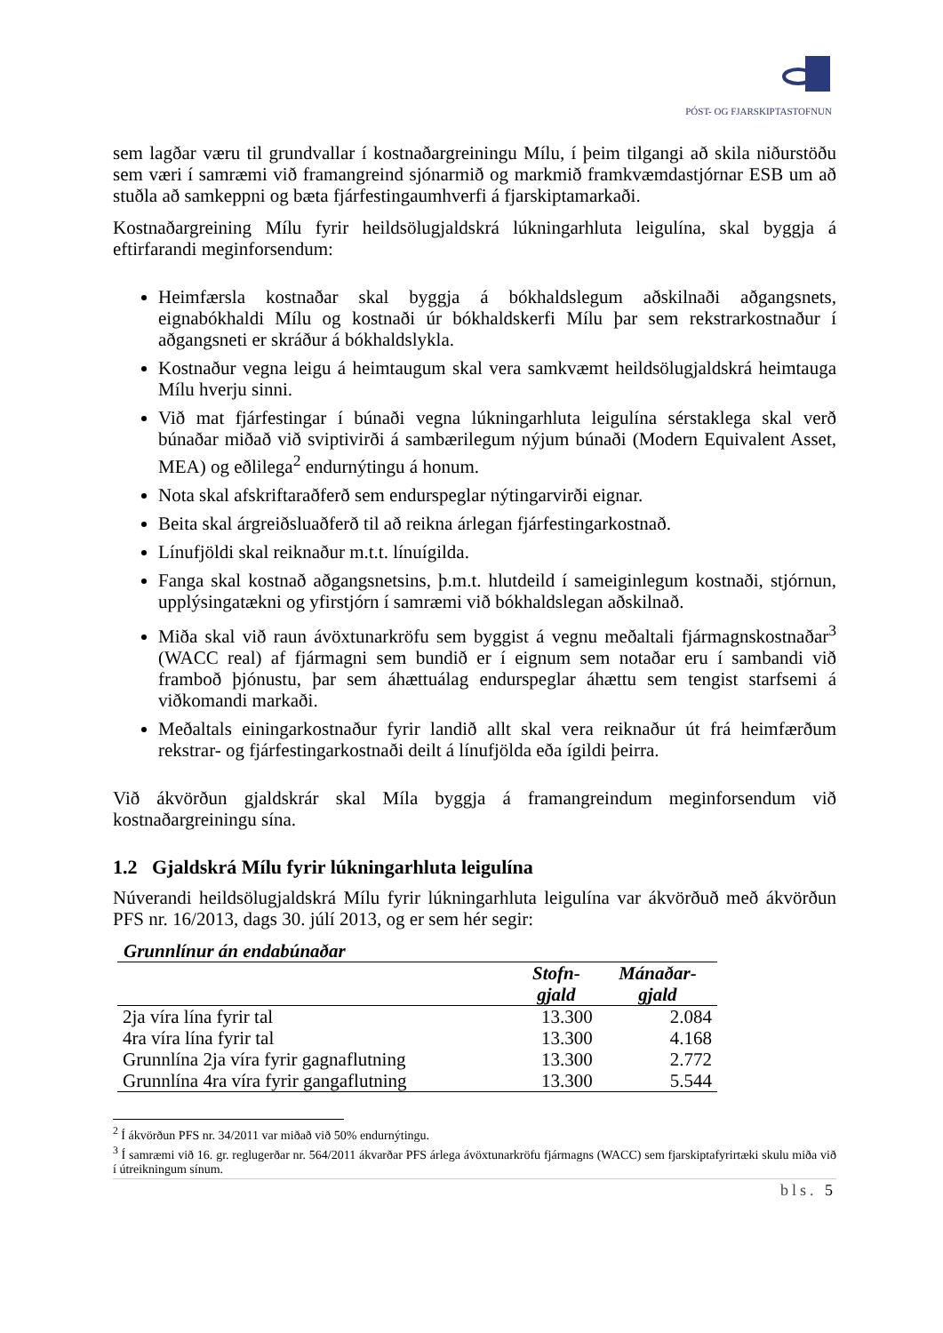PÓST- OG FJARSKIPTASTOFNUN
sem lagðar væru til grundvallar í kostnaðargreiningu Mílu, í þeim tilgangi að skila niðurstöðu sem væri í samræmi við framangreind sjónarmið og markmið framkvæmdastjórnar ESB um að stuðla að samkeppni og bæta fjárfestingaumhverfi á fjarskiptamarkaði.
Kostnaðargreining Mílu fyrir heildsölugjaldskrá lúkningarhluta leigulína, skal byggja á eftirfarandi meginforsendum:
Heimfærsla kostnaðar skal byggja á bókhaldslegum aðskilnaði aðgangsnets, eignabókhaldi Mílu og kostnaði úr bókhaldskerfi Mílu þar sem rekstrarkostnaður í aðgangsneti er skráður á bókhaldslykla.
Kostnaður vegna leigu á heimtaugum skal vera samkvæmt heildsölugjaldskrá heimtauga Mílu hverju sinni.
Við mat fjárfestingar í búnaði vegna lúkningarhluta leigulína sérstaklega skal verð búnaðar miðað við sviptivirði á sambærilegum nýjum búnaði (Modern Equivalent Asset, MEA) og eðlilega<sup>2</sup> endurnýtingu á honum.
Nota skal afskriftaraðferð sem endurspeglar nýtingarvirði eignar.
Beita skal árgreiðsluaðferð til að reikna árlegan fjárfestingarkostnað.
Línufjöldi skal reiknaður m.t.t. línuígilda.
Fanga skal kostnað aðgangsnetsins, þ.m.t. hlutdeild í sameiginlegum kostnaði, stjórnun, upplýsingatækni og yfirstjórn í samræmi við bókhaldslegan aðskilnað.
Miða skal við raun ávöxtunarkröfu sem byggist á vegnu meðaltali fjármagnskostnaðar<sup>3</sup> (WACC real) af fjármagni sem bundið er í eignum sem notaðar eru í sambandi við framboð þjónustu, þar sem áhættuálag endurspeglar áhættu sem tengist starfsemi á viðkomandi markaði.
Meðaltals einingarkostnaður fyrir landið allt skal vera reiknaður út frá heimfærðum rekstrar- og fjárfestingarkostnaði deilt á línufjölda eða ígildi þeirra.
Við ákvörðun gjaldskrár skal Míla byggja á framangreindum meginforsendum við kostnaðargreiningu sína.
1.2 Gjaldskrá Mílu fyrir lúkningarhluta leigulína
Núverandi heildsölugjaldskrá Mílu fyrir lúkningarhluta leigulína var ákvörðuð með ákvörðun PFS nr. 16/2013, dags 30. júlí 2013, og er sem hér segir:
Grunnlínur án endabúnaðar
| | Stofn- gjald | Mánaðar- gjald |
| --- | --- | --- |
| 2ja víra lína fyrir tal | 13.300 | 2.084 |
| 4ra víra lína fyrir tal | 13.300 | 4.168 |
| Grunnlína 2ja víra fyrir gagnaflutning | 13.300 | 2.772 |
| Grunnlína 4ra víra fyrir gangaflutning | 13.300 | 5.544 |
<sup>2</sup> Í ákvörðun PFS nr. 34/2011 var miðað við 50% endurnýtingu.
<sup>3</sup> Í samræmi við 16. gr. reglugerðar nr. 564/2011 ákvarðar PFS árlega ávöxtunarkröfu fjármagns (WACC) sem fjarskiptafyrirtæki skulu miða við í útreikningum sínum.
bls. 5